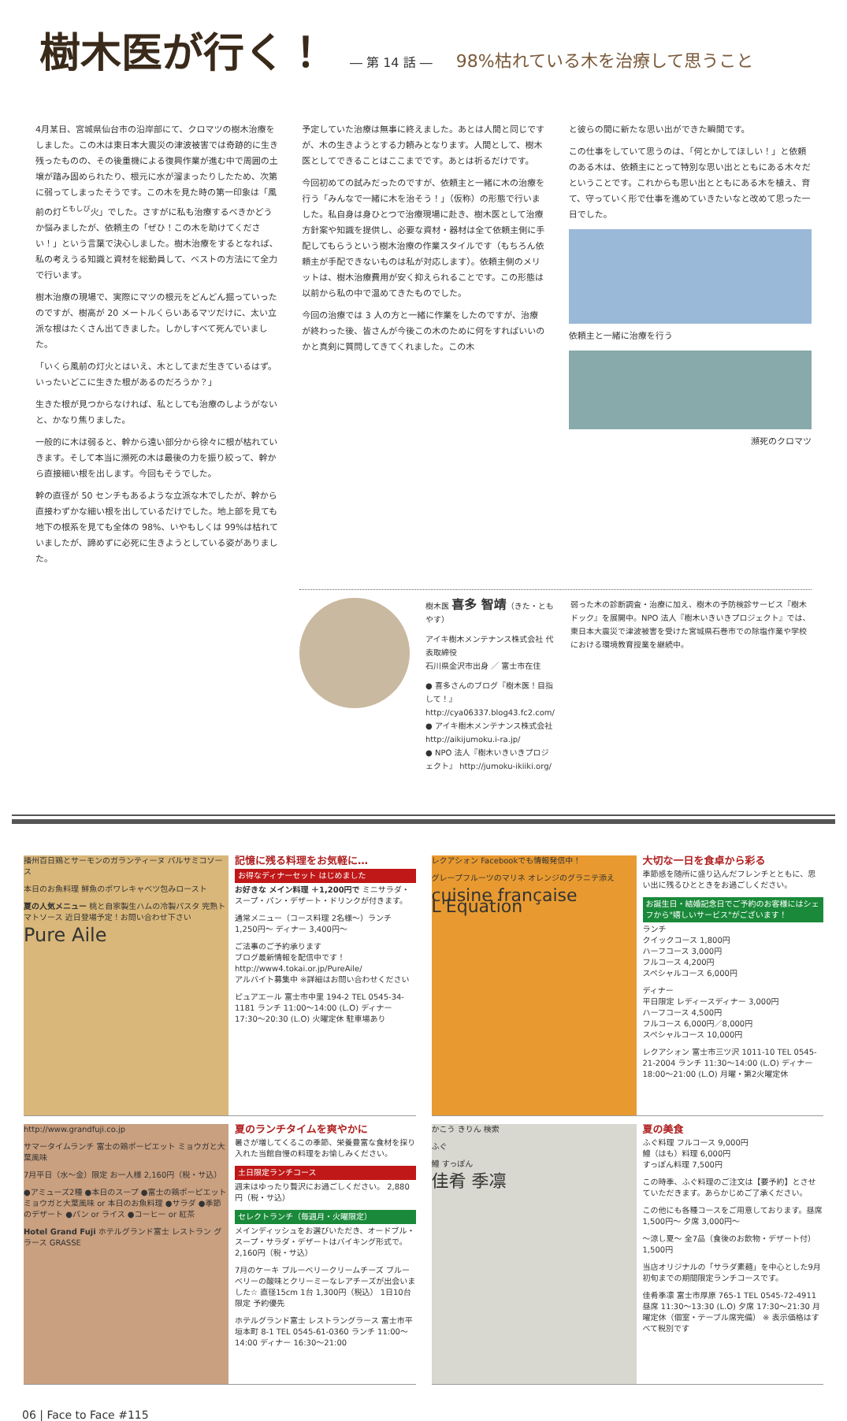樹木医が行く！
― 第 14 話 ― 98%枯れている木を治療して思うこと
4月某日、宮城県仙台市の沿岸部にて、クロマツの樹木治療をしました。この木は東日本大震災の津波被害では奇跡的に生き残ったものの、その後重機による復興作業が進む中で周囲の土壌が踏み固められたり、根元に水が溜まったりしたため、次第に弱ってしまったそうです。この木を見た時の第一印象は「風前の灯<sup>ともしび</sup>火」でした。さすがに私も治療するべきかどうか悩みましたが、依頼主の「ぜひ！この木を助けてください！」という言葉で決心しました。樹木治療をするとなれば、私の考えうる知識と資材を総動員して、ベストの方法にて全力で行います。
樹木治療の現場で、実際にマツの根元をどんどん掘っていったのですが、樹高が 20 メートルくらいあるマツだけに、太い立派な根はたくさん出てきました。しかしすべて死んでいました。
「いくら風前の灯火とはいえ、木としてまだ生きているはず。いったいどこに生きた根があるのだろうか？」
生きた根が見つからなければ、私としても治療のしようがないと、かなり焦りました。
一般的に木は弱ると、幹から遠い部分から徐々に根が枯れていきます。そして本当に瀕死の木は最後の力を振り絞って、幹から直接細い根を出します。今回もそうでした。
幹の直径が 50 センチもあるような立派な木でしたが、幹から直接わずかな細い根を出しているだけでした。地上部を見ても地下の根系を見ても全体の 98%、いやもしくは 99%は枯れていましたが、諦めずに必死に生きようとしている姿がありました。
予定していた治療は無事に終えました。あとは人間と同じですが、木の生きようとする力頼みとなります。人間として、樹木医としてできることはここまでです。あとは祈るだけです。
今回初めての試みだったのですが、依頼主と一緒に木の治療を行う「みんなで一緒に木を治そう！」（仮称）の形態で行いました。私自身は身ひとつで治療現場に赴き、樹木医として治療方針案や知識を提供し、必要な資材・器材は全て依頼主側に手配してもらうという樹木治療の作業スタイルです（もちろん依頼主が手配できないものは私が対応します）。依頼主側のメリットは、樹木治療費用が安く抑えられることです。この形態は以前から私の中で温めてきたものでした。
今回の治療では 3 人の方と一緒に作業をしたのですが、治療が終わった後、皆さんが今後この木のために何をすればいいのかと真剣に質問してきてくれました。この木
と彼らの間に新たな思い出ができた瞬間です。
この仕事をしていて思うのは、「何とかしてほしい！」と依頼のある木は、依頼主にとって特別な思い出とともにある木々だということです。これからも思い出とともにある木を植え、育て、守っていく形で仕事を進めていきたいなと改めて思った一日でした。
依頼主と一緒に治療を行う
瀕死のクロマツ
樹木医 喜多 智靖（きた・ともやす）
アイキ樹木メンテナンス株式会社 代表取締役
石川県金沢市出身 ／ 富士市在住
● 喜多さんのブログ『樹木医！目指して！』 http://cya06337.blog43.fc2.com/
● アイキ樹木メンテナンス株式会社 http://aikijumoku.i-ra.jp/
● NPO 法人『樹木いきいきプロジェクト』 http://jumoku-ikiiki.org/
弱った木の診断調査・治療に加え、樹木の予防検診サービス『樹木ドック』を展開中。NPO 法人『樹木いきいきプロジェクト』では、東日本大震災で津波被害を受けた宮城県石巻市での除塩作業や学校における環境教育授業を継続中。
播州百日鶏とサーモンのガランティーヌ バルサミコソース
本日のお魚料理 鮮魚のポワレキャベツ包みロースト
夏の人気メニュー 桃と自家製生ハムの冷製パスタ 完熟トマトソース 近日登場予定！お問い合わせ下さい
Pure Aile
記憶に残る料理をお気軽に…
お得なディナーセット はじめました
お好きな メイン料理 ＋1,200円で ミニサラダ・スープ・パン・デザート・ドリンクが付きます。
通常メニュー（コース料理 2名様〜）ランチ 1,250円〜 ディナー 3,400円〜
ご法事のご予約承ります
ブログ最新情報を配信中です！
http://www4.tokai.or.jp/PureAile/
アルバイト募集中 ※詳細はお問い合わせください
ピュアエール 富士市中里 194-2 TEL 0545-34-1181 ランチ 11:00〜14:00 (L.O) ディナー 17:30〜20:30 (L.O) 火曜定休 駐車場あり
レクアシォン Facebookでも情報発信中！
グレープフルーツのマリネ オレンジのグラニテ添え
cuisine française L'Equation
大切な一日を食卓から彩る
季節感を随所に盛り込んだフレンチとともに、思い出に残るひとときをお過ごしください。
お誕生日・結婚記念日でご予約のお客様にはシェフから"嬉しいサービス"がございます！
ランチ
クイックコース 1,800円
ハーフコース 3,000円
フルコース 4,200円
スペシャルコース 6,000円
ディナー
平日限定 レディースディナー 3,000円
ハーフコース 4,500円
フルコース 6,000円／8,000円
スペシャルコース 10,000円
レクアシォン 富士市三ツ沢 1011-10 TEL 0545-21-2004 ランチ 11:30〜14:00 (L.O) ディナー 18:00〜21:00 (L.O) 月曜・第2火曜定休
http://www.grandfuji.co.jp
サマータイムランチ 富士の鶏ポーピエット ミョウガと大葉風味
7月平日（水〜金）限定 お一人様 2,160円（税・サ込）
●アミューズ2種 ●本日のスープ ●富士の鶏ポーピエット ミョウガと大葉風味 or 本日のお魚料理 ●サラダ ●季節のデザート ●パン or ライス ●コーヒー or 紅茶
Hotel Grand Fuji ホテルグランド富士 レストラン グラース GRASSE
夏のランチタイムを爽やかに
暑さが増してくるこの季節、栄養豊富な食材を採り入れた当館自慢の料理をお愉しみください。
土日限定ランチコース
週末はゆったり贅沢にお過ごしください。 2,880円（税・サ込）
セレクトランチ（毎週月・火曜限定）
メインディッシュをお選びいただき、オードブル・スープ・サラダ・デザートはバイキング形式で。 2,160円（税・サ込）
7月のケーキ ブルーベリークリームチーズ ブルーベリーの酸味とクリーミーなレアチーズが出会いました☆ 直径15cm 1台 1,300円（税込） 1日10台限定 予約優先
ホテルグランド富士 レストラングラース 富士市平垣本町 8-1 TEL 0545-61-0360 ランチ 11:00〜14:00 ディナー 16:30〜21:00
かこう きりん 検索
ふぐ
鱧 すっぽん
佳肴 季凛
夏の美食
ふぐ料理 フルコース 9,000円
鱧（はも）料理 6,000円
すっぽん料理 7,500円
この時季、ふぐ料理のご注文は【要予約】とさせていただきます。あらかじめご了承ください。
この他にも各種コースをご用意しております。昼席 1,500円〜 夕席 3,000円〜
〜涼し夏〜 全7品（食後のお飲物・デザート付）1,500円
当店オリジナルの「サラダ素麺」を中心とした9月初旬までの期間限定ランチコースです。
佳肴季凛 富士市厚原 765-1 TEL 0545-72-4911 昼席 11:30〜13:30 (L.O) 夕席 17:30〜21:30 月曜定休（個室・テーブル席完備） ※ 表示価格はすべて税別です
06 | Face to Face #115